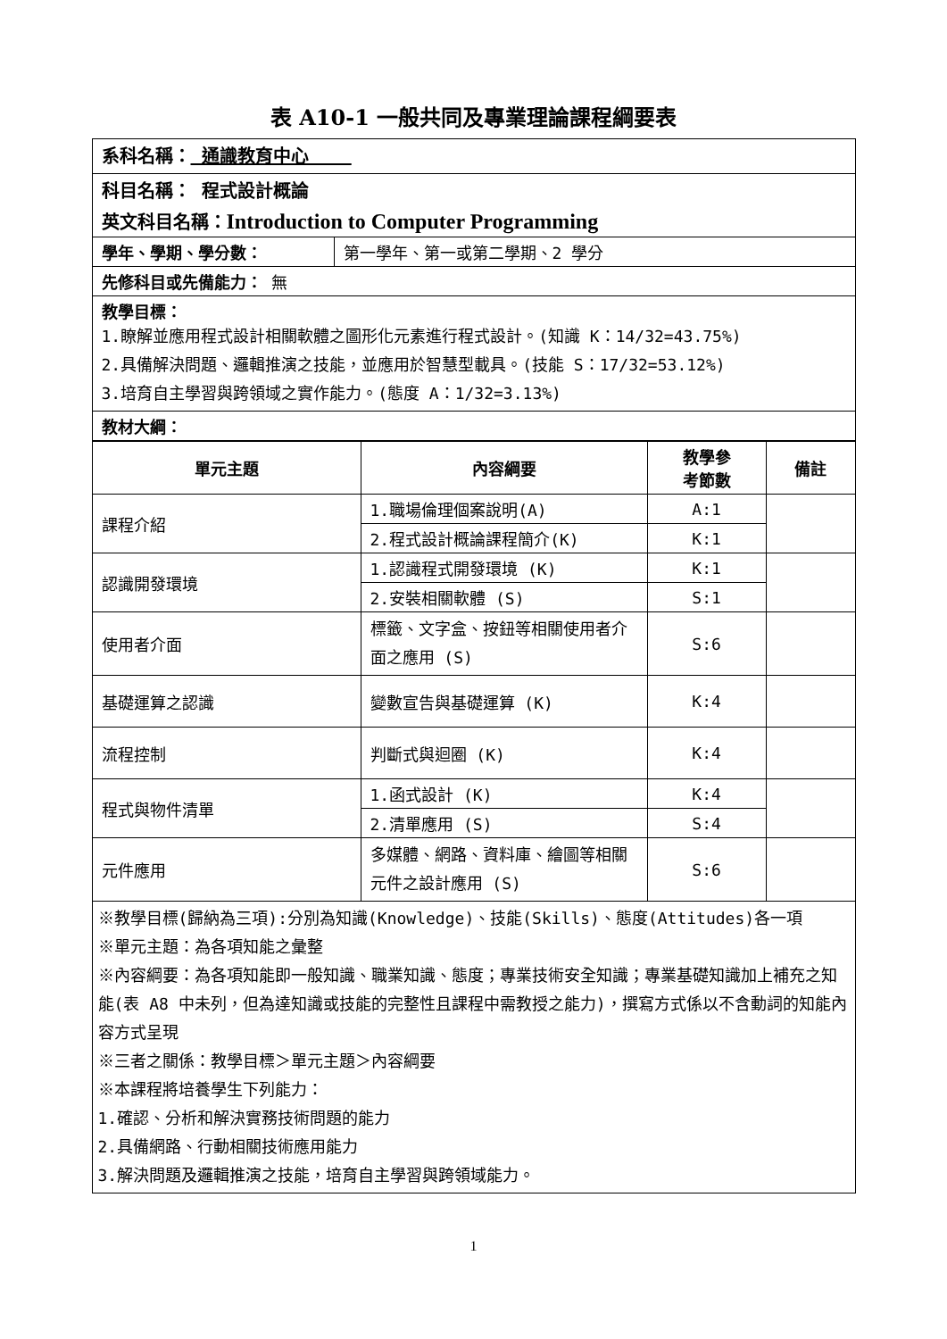表 A10-1 一般共同及專業理論課程綱要表
| 系科名稱： 通識教育中心 | |
| 科目名稱： 程式設計概論 | |
| 英文科目名稱： Introduction to Computer Programming | |
| 學年、學期、學分數： | 第一學年、第一或第二學期、2 學分 |
| 先修科目或先備能力： 無 | |
| 教學目標： 1.瞭解並應用程式設計相關軟體之圖形化元素進行程式設計。(知識 K：14/32=43.75%) 2.具備解決問題、邏輯推演之技能，並應用於智慧型載具。(技能 S：17/32=53.12%) 3.培育自主學習與跨領域之實作能力。(態度 A：1/32=3.13%) | |
| 教材大綱： | |
| 單元主題 | 內容綱要 | 教學參 考節數 | 備註 |
| --- | --- | --- | --- |
| 課程介紹 | 1.職場倫理個案說明(A) | A:1 | |
| | 2.程式設計概論課程簡介(K) | K:1 | |
| 認識開發環境 | 1.認識程式開發環境 (K) | K:1 | |
| | 2.安裝相關軟體 (S) | S:1 | |
| 使用者介面 | 標籤、文字盒、按鈕等相關使用者介面之應用 (S) | S:6 | |
| 基礎運算之認識 | 變數宣告與基礎運算 (K) | K:4 | |
| 流程控制 | 判斷式與迴圈 (K) | K:4 | |
| 程式與物件清單 | 1.函式設計 (K) | K:4 | |
| | 2.清單應用 (S) | S:4 | |
| 元件應用 | 多媒體、網路、資料庫、繪圖等相關元件之設計應用 (S) | S:6 | |
| ※教學目標(歸納為三項):分別為知識(Knowledge)、技能(Skills)、態度(Attitudes)各一項 ※單元主題：為各項知能之彙整 ※內容綱要：為各項知能即一般知識、職業知識、態度；專業技術安全知識；專業基礎知識加上補充之知能(表 A8 中未列，但為達知識或技能的完整性且課程中需教授之能力)，撰寫方式係以不含動詞的知能內容方式呈現 ※三者之關係：教學目標＞單元主題＞內容綱要 ※本課程將培養學生下列能力： 1.確認、分析和解決實務技術問題的能力 2.具備網路、行動相關技術應用能力 3.解決問題及邏輯推演之技能，培育自主學習與跨領域能力。 | | | |
1